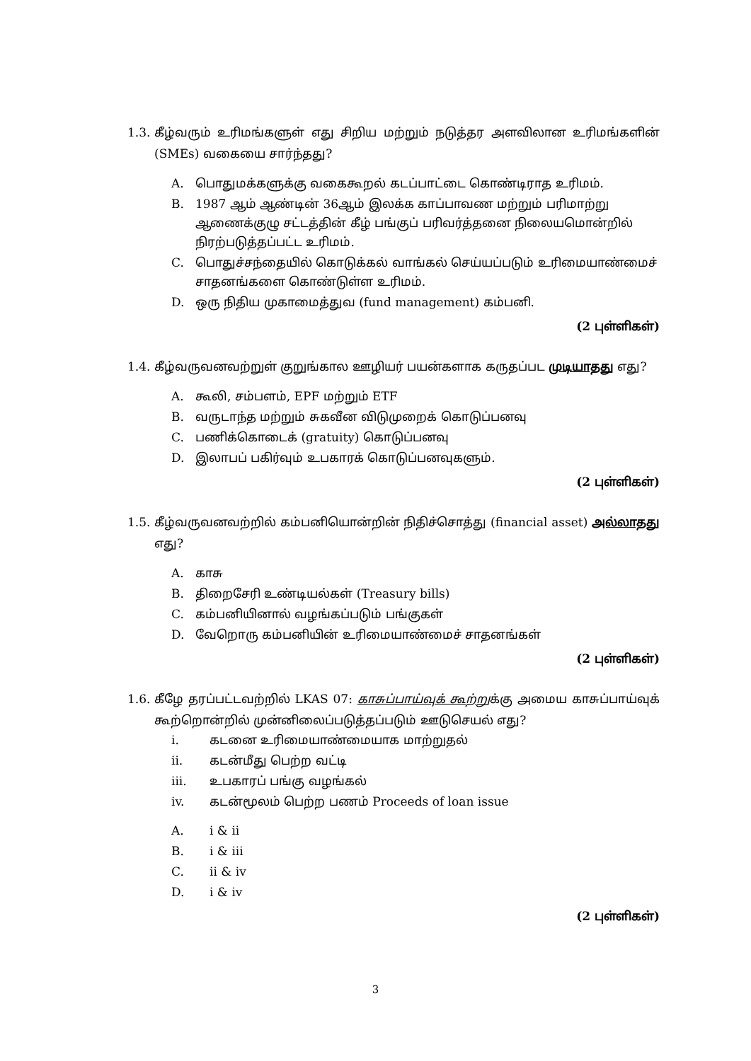1.3. கீழ்வரும் உரிமங்களுள் எது சிறிய மற்றும் நடுத்தர அளவிலான உரிமங்களின் (SMEs) வகையை சார்ந்தது?
A. பொதுமக்களுக்கு வகைகூறல் கடப்பாட்டை கொண்டிராத உரிமம்.
B. 1987 ஆம் ஆண்டின் 36ஆம் இலக்க காப்பாவண மற்றும் பரிமாற்று ஆணைக்குழு சட்டத்தின் கீழ் பங்குப் பரிவர்த்தனை நிலையமொன்றில் நிரற்படுத்தப்பட்ட உரிமம்.
C. பொதுச்சந்தையில் கொடுக்கல் வாங்கல் செய்யப்படும் உரிமையாண்மைச் சாதனங்களை கொண்டுள்ள உரிமம்.
D. ஒரு நிதிய முகாமைத்துவ (fund management) கம்பனி.
(2 புள்ளிகள்)
1.4. கீழ்வருவனவற்றுள் குறுங்கால ஊழியர் பயன்களாக கருதப்பட முடியாதது எது?
A. கூலி, சம்பளம், EPF மற்றும் ETF
B. வருடாந்த மற்றும் சுகவீன விடுமுறைக் கொடுப்பனவு
C. பணிக்கொடைக் (gratuity) கொடுப்பனவு
D. இலாபப் பகிர்வும் உபகாரக் கொடுப்பனவுகளும்.
(2 புள்ளிகள்)
1.5. கீழ்வருவனவற்றில் கம்பனியொன்றின் நிதிச்சொத்து (financial asset) அல்லாதது எது?
A. காசு
B. திறைசேரி உண்டியல்கள் (Treasury bills)
C. கம்பனியினால் வழங்கப்படும் பங்குகள்
D. வேறொரு கம்பனியின் உரிமையாண்மைச் சாதனங்கள்
(2 புள்ளிகள்)
1.6. கீழே தரப்பட்டவற்றில் LKAS 07: காசுப்பாய்வுக் கூற்றுக்கு அமைய காசுப்பாய்வுக் கூற்றொன்றில் முன்னிலைப்படுத்தப்படும் ஊடுசெயல் எது?
i. கடனை உரிமையாண்மையாக மாற்றுதல்
ii. கடன்மீது பெற்ற வட்டி
iii. உபகாரப் பங்கு வழங்கல்
iv. கடன்மூலம் பெற்ற பணம் Proceeds of loan issue
A. i & ii
B. i & iii
C. ii & iv
D. i & iv
(2 புள்ளிகள்)
3